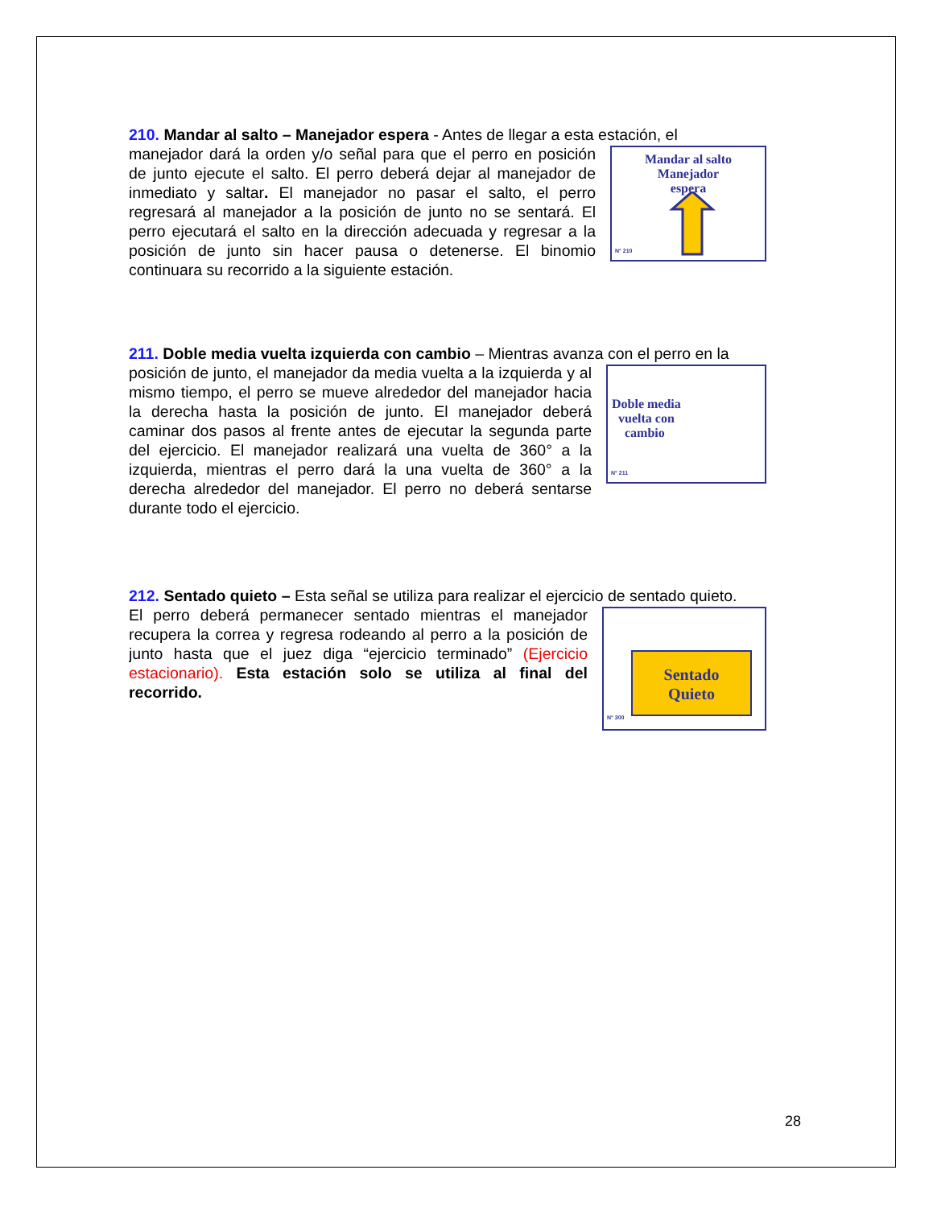210. Mandar al salto – Manejador espera - Antes de llegar a esta estación, el
Mandar al salto
Manejador
espera
N° 210
manejador dará la orden y/o señal para que el perro en posición de junto ejecute el salto. El perro deberá dejar al manejador de inmediato y saltar. El manejador no pasar el salto, el perro regresará al manejador a la posición de junto no se sentará. El perro ejecutará el salto en la dirección adecuada y regresar a la posición de junto sin hacer pausa o detenerse. El binomio continuara su recorrido a la siguiente estación.
211. Doble media vuelta izquierda con cambio – Mientras avanza con el perro en la
Doble media
vuelta con
cambio
N° 211
posición de junto, el manejador da media vuelta a la izquierda y al mismo tiempo, el perro se mueve alrededor del manejador hacia la derecha hasta la posición de junto. El manejador deberá caminar dos pasos al frente antes de ejecutar la segunda parte del ejercicio. El manejador realizará una vuelta de 360° a la izquierda, mientras el perro dará la una vuelta de 360° a la derecha alrededor del manejador. El perro no deberá sentarse durante todo el ejercicio.
212. Sentado quieto – Esta señal se utiliza para realizar el ejercicio de sentado quieto.
Sentado
Quieto
N° 300
El perro deberá permanecer sentado mientras el manejador recupera la correa y regresa rodeando al perro a la posición de junto hasta que el juez diga “ejercicio terminado” (Ejercicio estacionario). Esta estación solo se utiliza al final del recorrido.
28